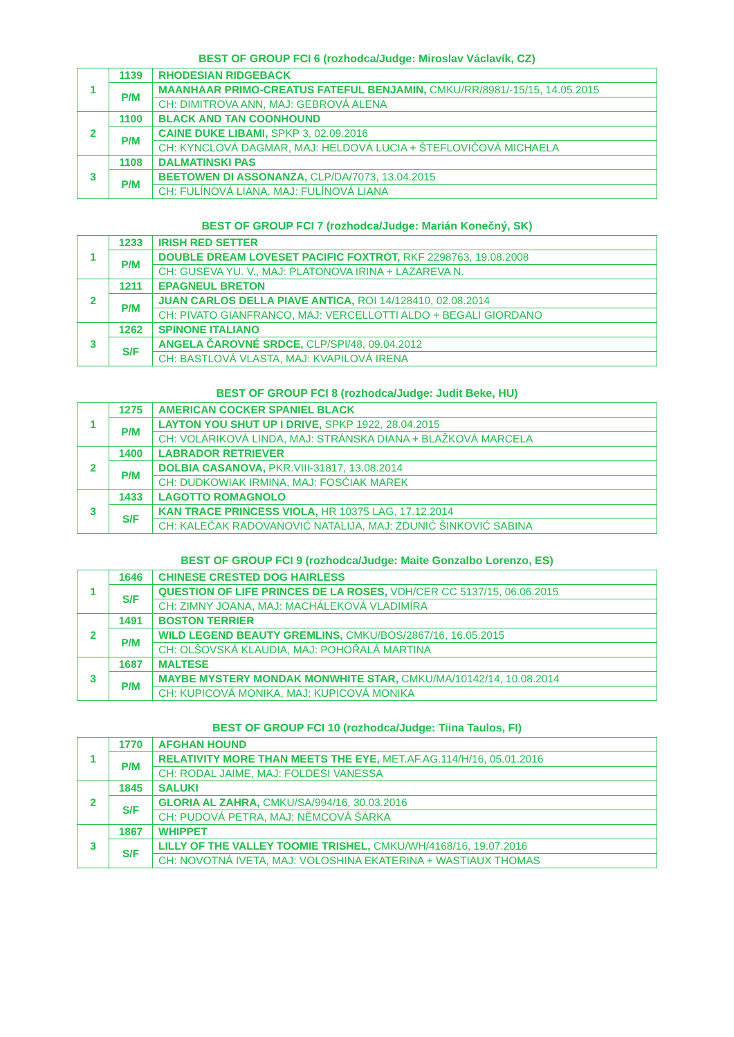BEST OF GROUP FCI 6 (rozhodca/Judge: Miroslav Václavík, CZ)
| 1 | 1139 | RHODESIAN RIDGEBACK |
| | P/M | MAANHAAR PRIMO-CREATUS FATEFUL BENJAMIN, CMKU/RR/8981/-15/15, 14.05.2015 |
| | | CH: DIMITROVA ANN, MAJ: GEBROVÁ ALENA |
| 2 | 1100 | BLACK AND TAN COONHOUND |
| | P/M | CAINE DUKE LIBAMI, SPKP 3, 02.09.2016 |
| | | CH: KYNCLOVÁ DAGMAR, MAJ: HELDOVÁ LUCIA + ŠTEFLOVIČOVÁ MICHAELA |
| 3 | 1108 | DALMATINSKI PAS |
| | P/M | BEETOWEN DI ASSONANZA, CLP/DA/7073, 13.04.2015 |
| | | CH: FULÍNOVÁ LIANA, MAJ: FULÍNOVÁ LIANA |
BEST OF GROUP FCI 7 (rozhodca/Judge: Marián Konečný, SK)
| 1 | 1233 | IRISH RED SETTER |
| | P/M | DOUBLE DREAM LOVESET PACIFIC FOXTROT, RKF 2298763, 19.08.2008 |
| | | CH: GUSEVA YU. V., MAJ: PLATONOVA IRINA + LAZAREVA N. |
| 2 | 1211 | EPAGNEUL BRETON |
| | P/M | JUAN CARLOS DELLA PIAVE ANTICA, ROI 14/128410, 02.08.2014 |
| | | CH: PIVATO GIANFRANCO, MAJ: VERCELLOTTI ALDO + BEGALI GIORDANO |
| 3 | 1262 | SPINONE ITALIANO |
| | S/F | ANGELA ČAROVNÉ SRDCE, CLP/SPI/48, 09.04.2012 |
| | | CH: BASTLOVÁ VLASTA, MAJ: KVAPILOVÁ IRENA |
BEST OF GROUP FCI 8 (rozhodca/Judge: Judit Beke, HU)
| 1 | 1275 | AMERICAN COCKER SPANIEL BLACK |
| | P/M | LAYTON YOU SHUT UP I DRIVE, SPKP 1922, 28.04.2015 |
| | | CH: VOLÁRIKOVÁ LINDA, MAJ: STRÁNSKA DIANA + BLAŽKOVÁ MARCELA |
| 2 | 1400 | LABRADOR RETRIEVER |
| | P/M | DOLBIA CASANOVA, PKR.VIII-31817, 13.08.2014 |
| | | CH: DUDKOWIAK IRMINA, MAJ: FOSĆIAK MAREK |
| 3 | 1433 | LAGOTTO ROMAGNOLO |
| | S/F | KAN TRACE PRINCESS VIOLA, HR 10375 LAG, 17.12.2014 |
| | | CH: KALEČAK RADOVANOVIĆ NATALIJA, MAJ: ZDUNIĆ ŠINKOVIĆ SABINA |
BEST OF GROUP FCI 9 (rozhodca/Judge: Maite Gonzalbo Lorenzo, ES)
| 1 | 1646 | CHINESE CRESTED DOG HAIRLESS |
| | S/F | QUESTION OF LIFE PRINCES DE LA ROSES, VDH/CER CC 5137/15, 06.06.2015 |
| | | CH: ZIMNY JOANA, MAJ: MACHÁLEKOVÁ VLADIMÍRA |
| 2 | 1491 | BOSTON TERRIER |
| | P/M | WILD LEGEND BEAUTY GREMLINS, CMKU/BOS/2867/16, 16.05.2015 |
| | | CH: OLŠOVSKÁ KLAUDIA, MAJ: POHOŘALÁ MARTINA |
| 3 | 1687 | MALTESE |
| | P/M | MAYBE MYSTERY MONDAK MONWHITE STAR, CMKU/MA/10142/14, 10.08.2014 |
| | | CH: KUPICOVÁ MONIKA, MAJ: KUPICOVÁ MONIKA |
BEST OF GROUP FCI 10 (rozhodca/Judge: Tiina Taulos, FI)
| 1 | 1770 | AFGHAN HOUND |
| | P/M | RELATIVITY MORE THAN MEETS THE EYE, MET.AF.AG.114/H/16, 05.01.2016 |
| | | CH: RODAL JAIME, MAJ: FOLDESI VANESSA |
| 2 | 1845 | SALUKI |
| | S/F | GLORIA AL ZAHRA, CMKU/SA/994/16, 30.03.2016 |
| | | CH: PUDOVÁ PETRA, MAJ: NĚMCOVÁ ŠÁRKA |
| 3 | 1867 | WHIPPET |
| | S/F | LILLY OF THE VALLEY TOOMIE TRISHEL, CMKU/WH/4168/16, 19.07.2016 |
| | | CH: NOVOTNÁ IVETA, MAJ: VOLOSHINA EKATERINA + WASTIAUX THOMAS |